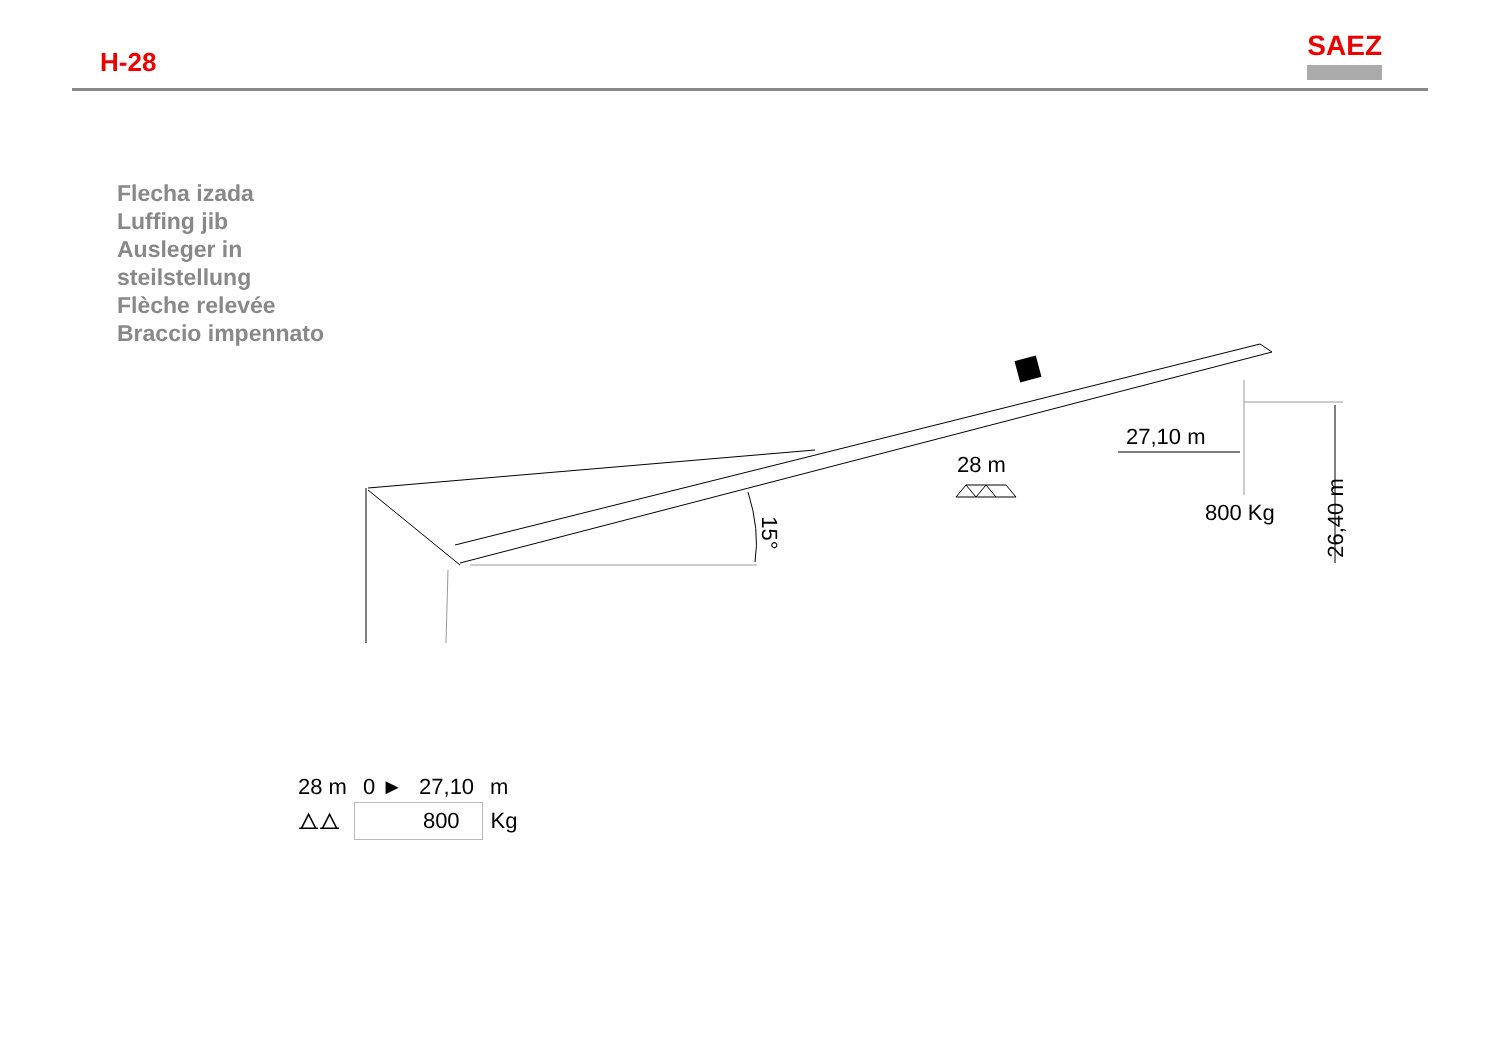H-28
SAEZ
Flecha izada
Luffing jib
Ausleger in
steilstellung
Flèche relevée
Braccio impennato
27,10 m
28 m
800 Kg 26,40 m
15°
| 28 m | 0 ► | 27,10 | m |
| ⧍⧍ | 800 | | Kg |